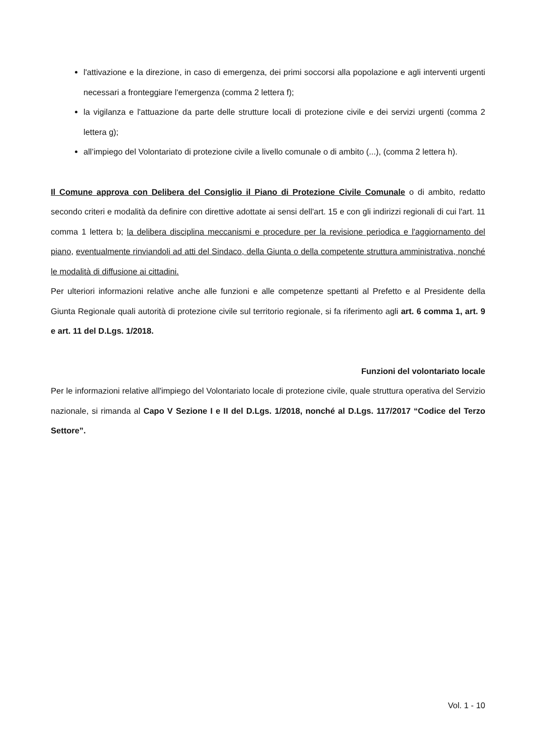l'attivazione e la direzione, in caso di emergenza, dei primi soccorsi alla popolazione e agli interventi urgenti necessari a fronteggiare l'emergenza (comma 2 lettera f);
la vigilanza e l'attuazione da parte delle strutture locali di protezione civile e dei servizi urgenti (comma 2 lettera g);
all’impiego del Volontariato di protezione civile a livello comunale o di ambito (...), (comma 2 lettera h).
Il Comune approva con Delibera del Consiglio il Piano di Protezione Civile Comunale o di ambito, redatto secondo criteri e modalità da definire con direttive adottate ai sensi dell'art. 15 e con gli indirizzi regionali di cui l'art. 11 comma 1 lettera b; la delibera disciplina meccanismi e procedure per la revisione periodica e l'aggiornamento del piano, eventualmente rinviandoli ad atti del Sindaco, della Giunta o della competente struttura amministrativa, nonché le modalità di diffusione ai cittadini.
Per ulteriori informazioni relative anche alle funzioni e alle competenze spettanti al Prefetto e al Presidente della Giunta Regionale quali autorità di protezione civile sul territorio regionale, si fa riferimento agli art. 6 comma 1, art. 9 e art. 11 del D.Lgs. 1/2018.
Funzioni del volontariato locale
Per le informazioni relative all'impiego del Volontariato locale di protezione civile, quale struttura operativa del Servizio nazionale, si rimanda al Capo V Sezione I e II del D.Lgs. 1/2018, nonché al D.Lgs. 117/2017 “Codice del Terzo Settore”.
Vol. 1 - 10